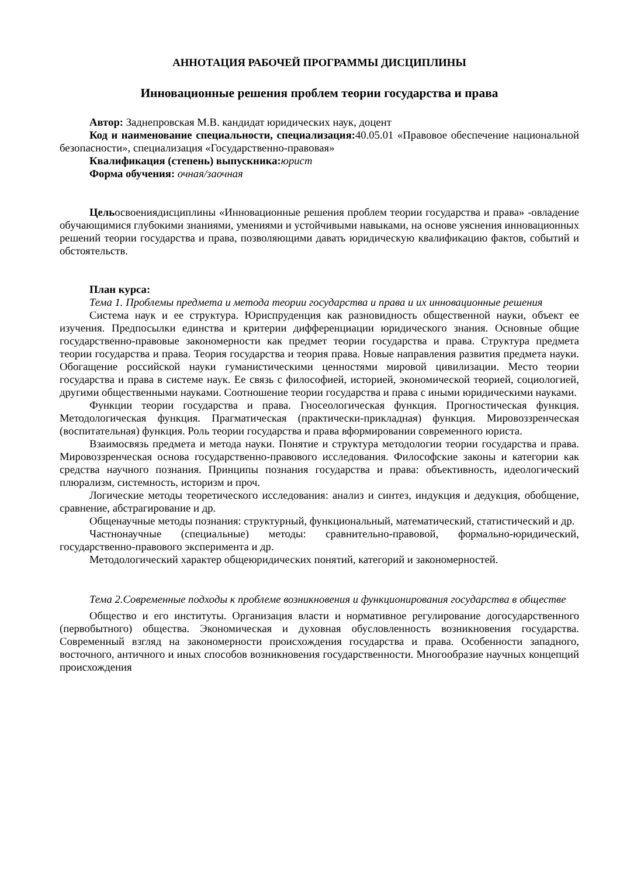АННОТАЦИЯ РАБОЧЕЙ ПРОГРАММЫ ДИСЦИПЛИНЫ
Инновационные решения проблем теории государства и права
Автор: Заднепровская М.В. кандидат юридических наук, доцент
Код и наименование специальности, специализация: 40.05.01 «Правовое обеспечение национальной безопасности», специализация «Государственно-правовая»
Квалификация (степень) выпускника: юрист
Форма обучения: очная/заочная
Цельосвоениядисциплины «Инновационные решения проблем теории государства и права» -овладение обучающимися глубокими знаниями, умениями и устойчивыми навыками, на основе уяснения инновационных решений теории государства и права, позволяющими давать юридическую квалификацию фактов, событий и обстоятельств.
План курса:
Тема 1. Проблемы предмета и метода теории государства и права и их инновационные решения
Система наук и ее структура. Юриспруденция как разновидность общественной науки, объект ее изучения. Предпосылки единства и критерии дифференциации юридического знания. Основные общие государственно-правовые закономерности как предмет теории государства и права. Структура предмета теории государства и права. Теория государства и теория права. Новые направления развития предмета науки. Обогащение российской науки гуманистическими ценностями мировой цивилизации. Место теории государства и права в системе наук. Ее связь с философией, историей, экономической теорией, социологией, другими общественными науками. Соотношение теории государства и права с иными юридическими науками.
Функции теории государства и права. Гносеологическая функция. Прогностическая функция. Методологическая функция. Прагматическая (практически-прикладная) функция. Мировоззренческая (воспитательная) функция. Роль теории государства и права вформировании современного юриста.
Взаимосвязь предмета и метода науки. Понятие и структура методологии теории государства и права. Мировоззренческая основа государственно-правового исследования. Философские законы и категории как средства научного познания. Принципы познания государства и права: объективность, идеологический плюрализм, системность, историзм и проч.
Логические методы теоретического исследования: анализ и синтез, индукция и дедукция, обобщение, сравнение, абстрагирование и др.
Общенаучные методы познания: структурный, функциональный, математический, статистический и др.
Частнонаучные (специальные) методы: сравнительно-правовой, формально-юридический, государственно-правового эксперимента и др.
Методологический характер общеюридических понятий, категорий и закономерностей.
Тема 2.Современные подходы к проблеме возникновения и функционирования государства в обществе
Общество и его институты. Организация власти и нормативное регулирование догосударственного (первобытного) общества. Экономическая и духовная обусловленность возникновения государства. Современный взгляд на закономерности происхождения государства и права. Особенности западного, восточного, античного и иных способов возникновения государственности. Многообразие научных концепций происхождения